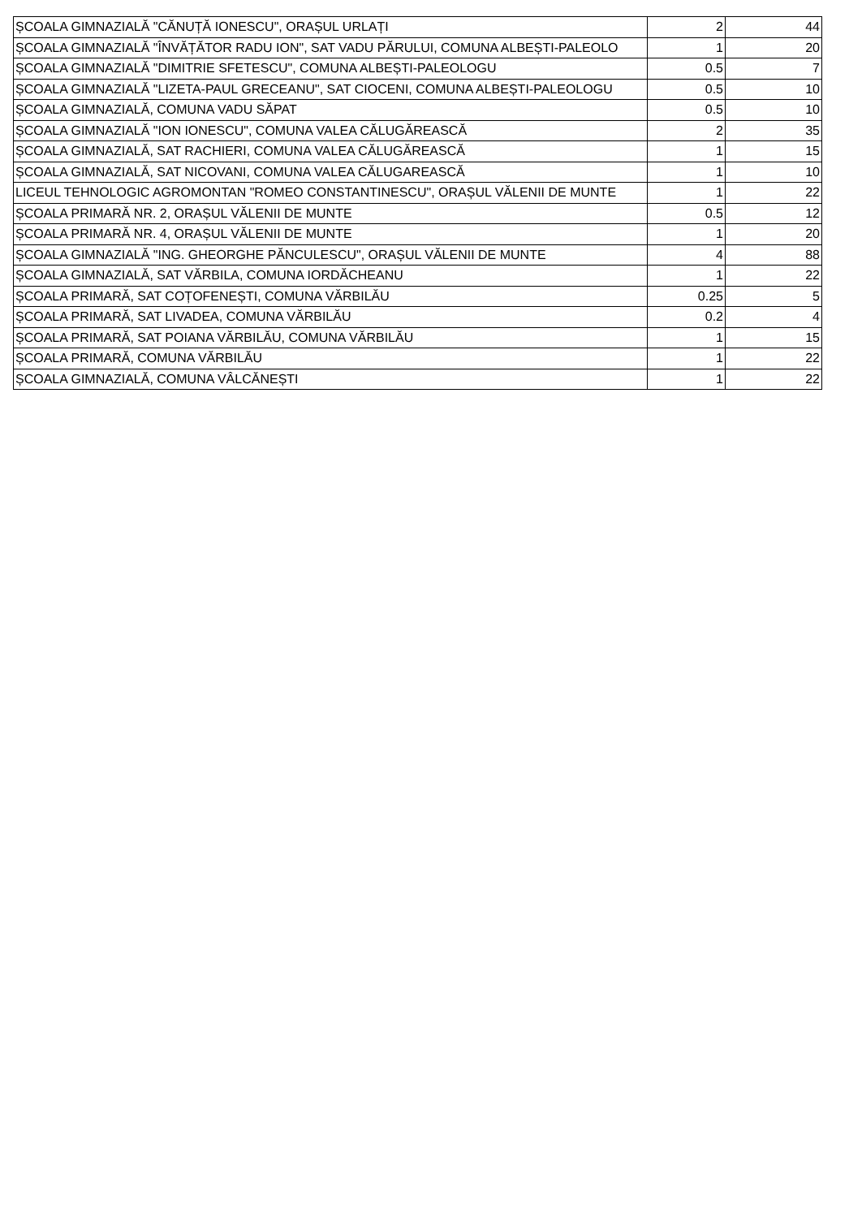| ȘCOALA GIMNAZIALĂ "CĂNUȚĂ IONESCU", ORAȘUL URLAȚI | 2 | 44 |
| ȘCOALA GIMNAZIALĂ "ÎNVĂȚĂTOR RADU ION", SAT VADU PĂRULUI, COMUNA ALBEȘTI-PALEOLO | 1 | 20 |
| ȘCOALA GIMNAZIALĂ "DIMITRIE SFETESCU", COMUNA ALBEȘTI-PALEOLOGU | 0.5 | 7 |
| ȘCOALA GIMNAZIALĂ "LIZETA-PAUL GRECEANU", SAT CIOCENI, COMUNA ALBEȘTI-PALEOLOGU | 0.5 | 10 |
| ȘCOALA GIMNAZIALĂ, COMUNA VADU SĂPAT | 0.5 | 10 |
| ȘCOALA GIMNAZIALĂ "ION IONESCU", COMUNA VALEA CĂLUGĂREASCĂ | 2 | 35 |
| ȘCOALA GIMNAZIALĂ, SAT RACHIERI, COMUNA VALEA CĂLUGĂREASCĂ | 1 | 15 |
| ȘCOALA GIMNAZIALĂ, SAT NICOVANI, COMUNA VALEA CĂLUGAREASCĂ | 1 | 10 |
| LICEUL TEHNOLOGIC AGROMONTAN "ROMEO CONSTANTINESCU", ORAȘUL VĂLENII DE MUNTE | 1 | 22 |
| ȘCOALA PRIMARĂ NR. 2, ORAȘUL VĂLENII DE MUNTE | 0.5 | 12 |
| ȘCOALA PRIMARĂ NR. 4, ORAȘUL VĂLENII DE MUNTE | 1 | 20 |
| ȘCOALA GIMNAZIALĂ "ING. GHEORGHE PĂNCULESCU", ORAȘUL VĂLENII DE MUNTE | 4 | 88 |
| ȘCOALA GIMNAZIALĂ, SAT VĂRBILA, COMUNA IORDĂCHEANU | 1 | 22 |
| ȘCOALA PRIMARĂ, SAT COȚOFENEȘTI, COMUNA VĂRBILĂU | 0.25 | 5 |
| ȘCOALA PRIMARĂ, SAT LIVADEA, COMUNA VĂRBILĂU | 0.2 | 4 |
| ȘCOALA PRIMARĂ, SAT POIANA VĂRBILĂU, COMUNA VĂRBILĂU | 1 | 15 |
| ȘCOALA PRIMARĂ, COMUNA VĂRBILĂU | 1 | 22 |
| ȘCOALA GIMNAZIALĂ, COMUNA VÂLCĂNEȘTI | 1 | 22 |